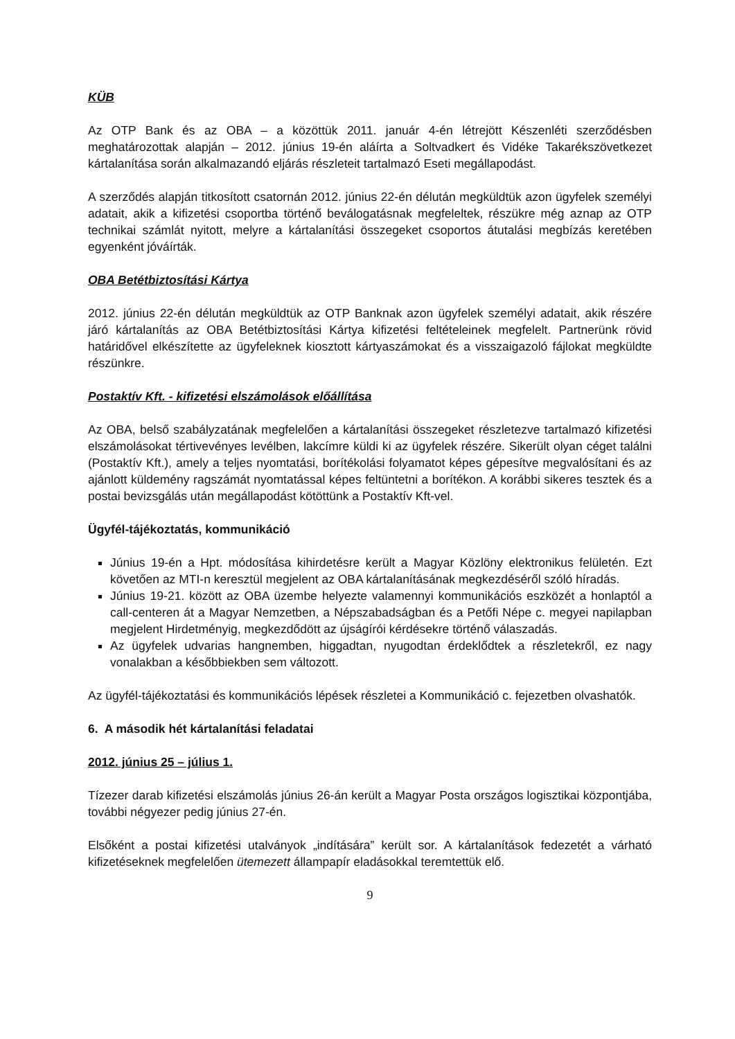KÜB
Az OTP Bank és az OBA – a közöttük 2011. január 4-én létrejött Készenléti szerződésben meghatározottak alapján – 2012. június 19-én aláírta a Soltvadkert és Vidéke Takarékszövetkezet kártalanítása során alkalmazandó eljárás részleteit tartalmazó Eseti megállapodást.
A szerződés alapján titkosított csatornán 2012. június 22-én délután megküldtük azon ügyfelek személyi adatait, akik a kifizetési csoportba történő beválogatásnak megfeleltek, részükre még aznap az OTP technikai számlát nyitott, melyre a kártalanítási összegeket csoportos átutalási megbízás keretében egyenként jóváírták.
OBA Betétbiztosítási Kártya
2012. június 22-én délután megküldtük az OTP Banknak azon ügyfelek személyi adatait, akik részére járó kártalanítás az OBA Betétbiztosítási Kártya kifizetési feltételeinek megfelelt. Partnerünk rövid határidővel elkészítette az ügyfeleknek kiosztott kártyaszámokat és a visszaigazoló fájlokat megküldte részünkre.
Postaktív Kft. - kifizetési elszámolások előállítása
Az OBA, belső szabályzatának megfelelően a kártalanítási összegeket részletezve tartalmazó kifizetési elszámolásokat tértivevényes levélben, lakcímre küldi ki az ügyfelek részére. Sikerült olyan céget találni (Postaktív Kft.), amely a teljes nyomtatási, borítékolási folyamatot képes gépesítve megvalósítani és az ajánlott küldemény ragszámát nyomtatással képes feltüntetni a borítékon. A korábbi sikeres tesztek és a postai bevizsgálás után megállapodást kötöttünk a Postaktív Kft-vel.
Ügyfél-tájékoztatás, kommunikáció
Június 19-én a Hpt. módosítása kihirdetésre került a Magyar Közlöny elektronikus felületén. Ezt követően az MTI-n keresztül megjelent az OBA kártalanításának megkezdéséről szóló híradás.
Június 19-21. között az OBA üzembe helyezte valamennyi kommunikációs eszközét a honlaptól a call-centeren át a Magyar Nemzetben, a Népszabadságban és a Petőfi Népe c. megyei napilapban megjelent Hirdetményig, megkezdődött az újságírói kérdésekre történő válaszadás.
Az ügyfelek udvarias hangnemben, higgadtan, nyugodtan érdeklődtek a részletekről, ez nagy vonalakban a későbbiekben sem változott.
Az ügyfél-tájékoztatási és kommunikációs lépések részletei a Kommunikáció c. fejezetben olvashatók.
6. A második hét kártalanítási feladatai
2012. június 25 – július 1.
Tízezer darab kifizetési elszámolás június 26-án került a Magyar Posta országos logisztikai központjába, további négyezer pedig június 27-én.
Elsőként a postai kifizetési utalványok „indítására” került sor. A kártalanítások fedezetét a várható kifizetéseknek megfelelően ütemezett állampapír eladásokkal teremtettük elő.
9